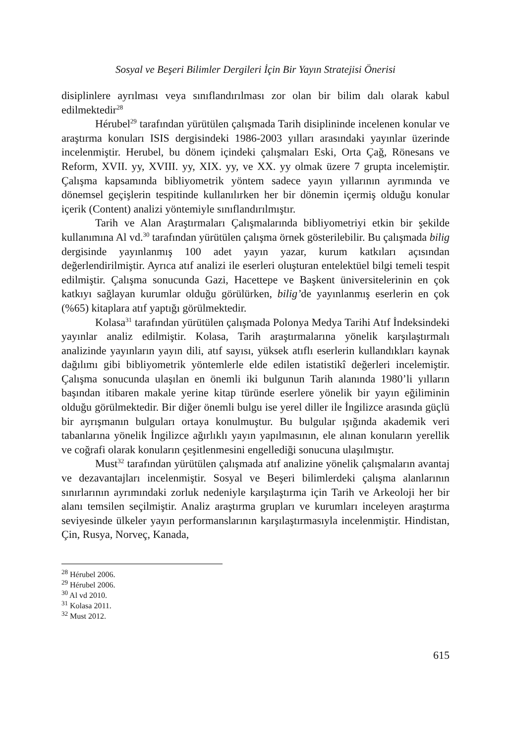Sosyal ve Beşeri Bilimler Dergileri İçin Bir Yayın Stratejisi Önerisi
disiplinlere ayrılması veya sınıflandırılması zor olan bir bilim dalı olarak kabul edilmektedir<sup>28</sup>
Hérubel<sup>29</sup> tarafından yürütülen çalışmada Tarih disiplininde incelenen konular ve araştırma konuları ISIS dergisindeki 1986-2003 yılları arasındaki yayınlar üzerinde incelenmiştir. Herubel, bu dönem içindeki çalışmaları Eski, Orta Çağ, Rönesans ve Reform, XVII. yy, XVIII. yy, XIX. yy, ve XX. yy olmak üzere 7 grupta incelemiştir. Çalışma kapsamında bibliyometrik yöntem sadece yayın yıllarının ayrımında ve dönemsel geçişlerin tespitinde kullanılırken her bir dönemin içermiş olduğu konular içerik (Content) analizi yöntemiyle sınıflandırılmıştır.
Tarih ve Alan Araştırmaları Çalışmalarında bibliyometriyi etkin bir şekilde kullanımına Al vd.<sup>30</sup> tarafından yürütülen çalışma örnek gösterilebilir. Bu çalışmada bilig dergisinde yayınlanmış 100 adet yayın yazar, kurum katkıları açısından değerlendirilmiştir. Ayrıca atıf analizi ile eserleri oluşturan entelektüel bilgi temeli tespit edilmiştir. Çalışma sonucunda Gazi, Hacettepe ve Başkent üniversitelerinin en çok katkıyı sağlayan kurumlar olduğu görülürken, bilig’de yayınlanmış eserlerin en çok (%65) kitaplara atıf yaptığı görülmektedir.
Kolasa<sup>31</sup> tarafından yürütülen çalışmada Polonya Medya Tarihi Atıf İndeksindeki yayınlar analiz edilmiştir. Kolasa, Tarih araştırmalarına yönelik karşılaştırmalı analizinde yayınların yayın dili, atıf sayısı, yüksek atıflı eserlerin kullandıkları kaynak dağılımı gibi bibliyometrik yöntemlerle elde edilen istatistikî değerleri incelemiştir. Çalışma sonucunda ulaşılan en önemli iki bulgunun Tarih alanında 1980’li yılların başından itibaren makale yerine kitap türünde eserlere yönelik bir yayın eğiliminin olduğu görülmektedir. Bir diğer önemli bulgu ise yerel diller ile İngilizce arasında güçlü bir ayrışmanın bulguları ortaya konulmuştur. Bu bulgular ışığında akademik veri tabanlarına yönelik İngilizce ağırlıklı yayın yapılmasının, ele alınan konuların yerellik ve coğrafi olarak konuların çeşitlenmesini engellediği sonucuna ulaşılmıştır.
Must<sup>32</sup> tarafından yürütülen çalışmada atıf analizine yönelik çalışmaların avantaj ve dezavantajları incelenmiştir. Sosyal ve Beşeri bilimlerdeki çalışma alanlarının sınırlarının ayrımındaki zorluk nedeniyle karşılaştırma için Tarih ve Arkeoloji her bir alanı temsilen seçilmiştir. Analiz araştırma grupları ve kurumları inceleyen araştırma seviyesinde ülkeler yayın performanslarının karşılaştırmasıyla incelenmiştir. Hindistan, Çin, Rusya, Norveç, Kanada,
<sup>28</sup> Hérubel 2006.
<sup>29</sup> Hérubel 2006.
<sup>30</sup> Al vd 2010.
<sup>31</sup> Kolasa 2011.
<sup>32</sup> Must 2012.
615